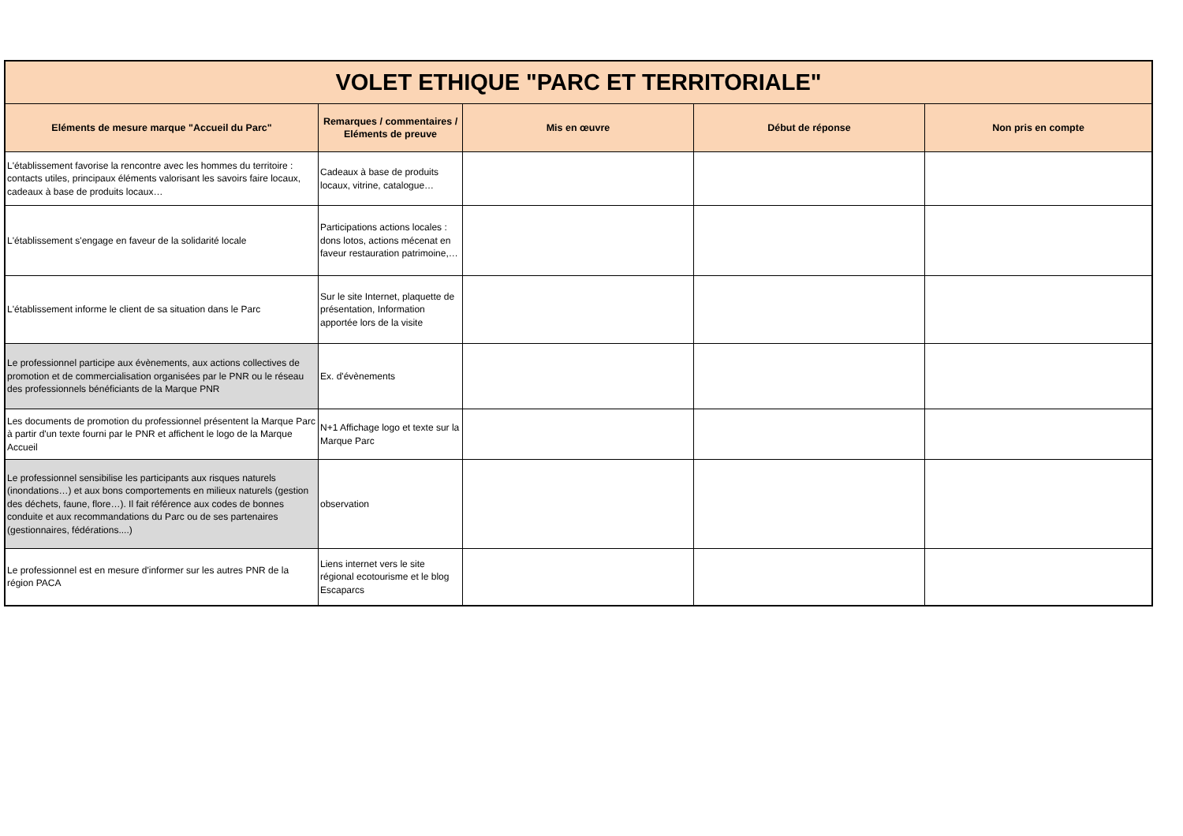| VOLET ETHIQUE "PARC ET TERRITORIALE" | | | | |
| Eléments de mesure marque "Accueil du Parc" | Remarques / commentaires / Eléments de preuve | Mis en œuvre | Début de réponse | Non pris en compte |
| L'établissement favorise la rencontre avec les hommes du territoire : contacts utiles, principaux éléments valorisant les savoirs faire locaux, cadeaux à base de produits locaux… | Cadeaux à base de produits locaux, vitrine, catalogue… | | | |
| L'établissement s'engage en faveur de la solidarité locale | Participations actions locales : dons lotos, actions mécenat en faveur restauration patrimoine,… | | | |
| L'établissement informe le client de sa situation dans le Parc | Sur le site Internet, plaquette de présentation, Information apportée lors de la visite | | | |
| Le professionnel participe aux évènements, aux actions collectives de promotion et de commercialisation organisées par le PNR ou le réseau des professionnels bénéficiants de la Marque PNR | Ex. d'évènements | | | |
| Les documents de promotion du professionnel présentent la Marque Parc à partir d'un texte fourni par le PNR et affichent le logo de la Marque Accueil | N+1 Affichage logo et texte sur la Marque Parc | | | |
| Le professionnel sensibilise les participants aux risques naturels (inondations…) et aux bons comportements en milieux naturels (gestion des déchets, faune, flore…). Il fait référence aux codes de bonnes conduite et aux recommandations du Parc ou de ses partenaires (gestionnaires, fédérations....) | observation | | | |
| Le professionnel est en mesure d'informer sur les autres PNR de la région PACA | Liens internet vers le site régional ecotourisme et le blog Escaparcs | | | |